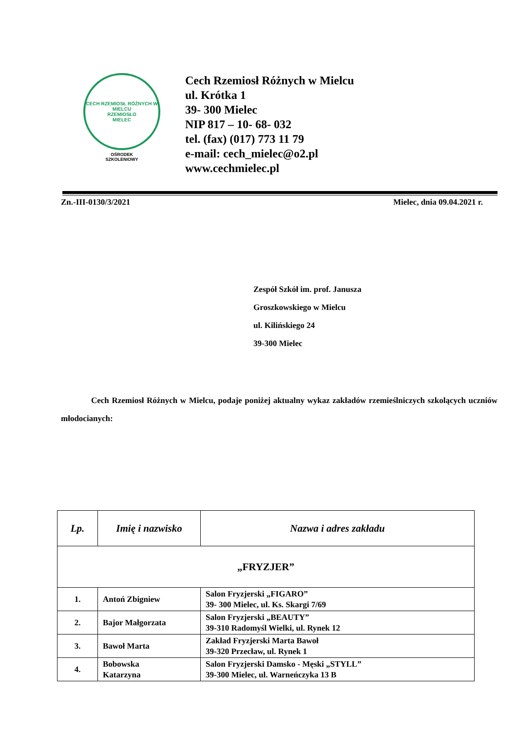CECH RZEMIOSŁ RÓŻNYCH W MIELCU
RZEMIOSŁO
MIELEC
OŚRODEK
SZKOLENIOWY
Cech Rzemiosł Różnych w Mielcu
ul. Krótka 1
39- 300 Mielec
NIP 817 – 10- 68- 032
tel. (fax) (017) 773 11 79
e-mail: cech_mielec@o2.pl
www.cechmielec.pl
Zn.-III-0130/3/2021 Mielec, dnia 09.04.2021 r.
Zespół Szkół im. prof. Janusza
Groszkowskiego w Mielcu
ul. Kilińskiego 24
39-300 Mielec
Cech Rzemiosł Różnych w Mielcu, podaje poniżej aktualny wykaz zakładów rzemieślniczych szkolących uczniów młodocianych:
| Lp. | Imię i nazwisko | Nazwa i adres zakładu |
| --- | --- | --- |
| „FRYZJER” | | |
| 1. | Antoń Zbigniew | Salon Fryzjerski „FIGARO” 39- 300 Mielec, ul. Ks. Skargi 7/69 |
| 2. | Bajor Małgorzata | Salon Fryzjerski „BEAUTY” 39-310 Radomyśl Wielki, ul. Rynek 12 |
| 3. | Bawoł Marta | Zakład Fryzjerski Marta Bawoł 39-320 Przecław, ul. Rynek 1 |
| 4. | Bobowska Katarzyna | Salon Fryzjerski Damsko - Męski „STYLL” 39-300 Mielec, ul. Warneńczyka 13 B |